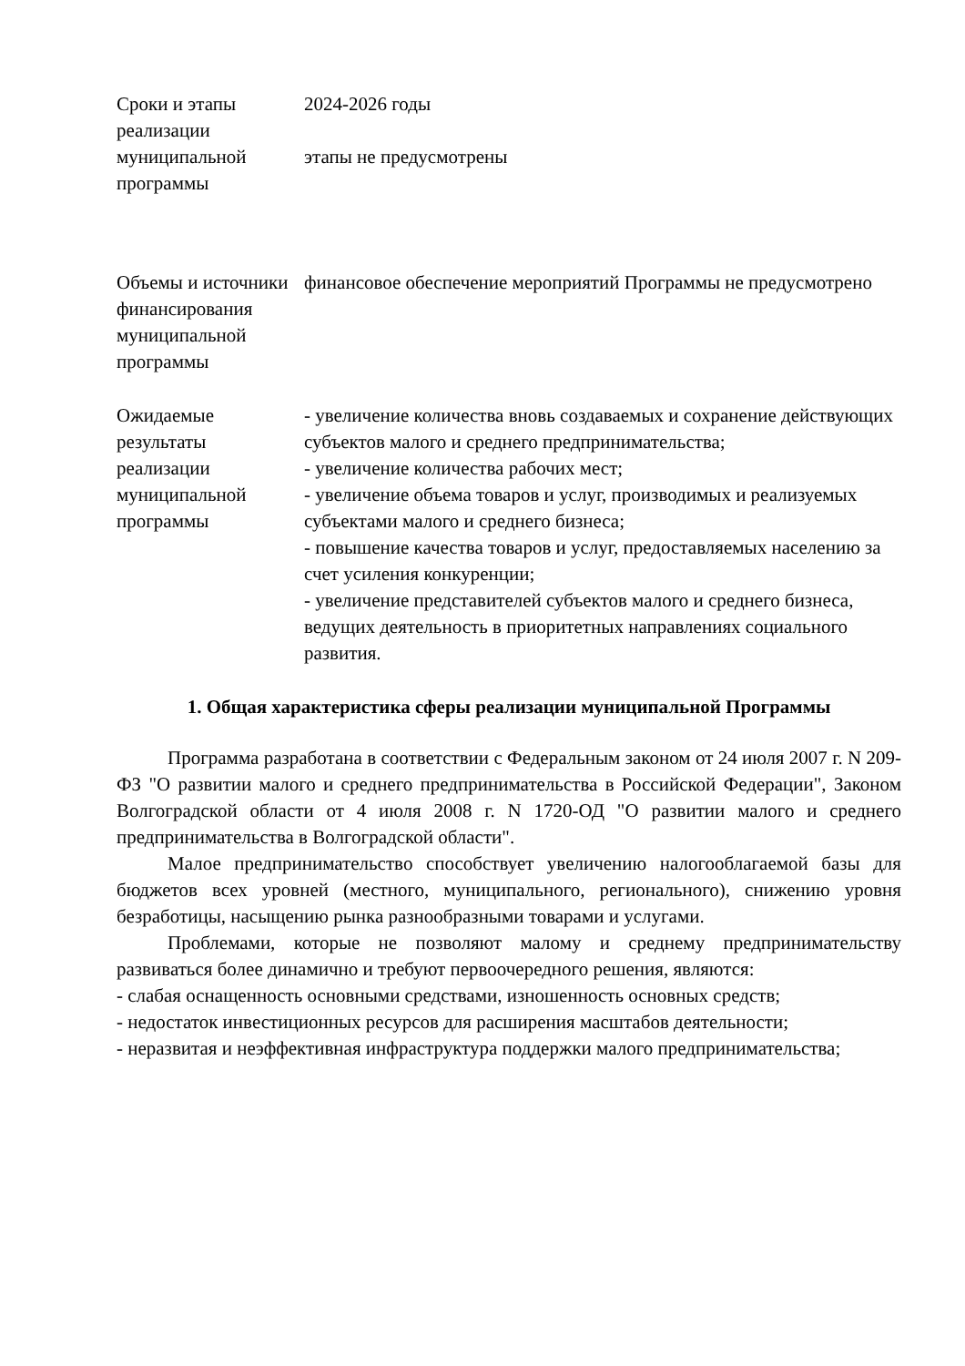| Сроки и этапы реализации муниципальной программы | 2024-2026 годы этапы не предусмотрены |
| Объемы и источники финансирования муниципальной программы | финансовое обеспечение мероприятий Программы не предусмотрено |
| Ожидаемые результаты реализации муниципальной программы | - увеличение количества вновь создаваемых и сохранение действующих субъектов малого и среднего предпринимательства; - увеличение количества рабочих мест; - увеличение объема товаров и услуг, производимых и реализуемых субъектами малого и среднего бизнеса; - повышение качества товаров и услуг, предоставляемых населению за счет усиления конкуренции; - увеличение представителей субъектов малого и среднего бизнеса, ведущих деятельность в приоритетных направлениях социального развития. |
1. Общая характеристика сферы реализации муниципальной Программы
Программа разработана в соответствии с Федеральным законом от 24 июля 2007 г. N 209-ФЗ "О развитии малого и среднего предпринимательства в Российской Федерации", Законом Волгоградской области от 4 июля 2008 г. N 1720-ОД "О развитии малого и среднего предпринимательства в Волгоградской области".
Малое предпринимательство способствует увеличению налогооблагаемой базы для бюджетов всех уровней (местного, муниципального, регионального), снижению уровня безработицы, насыщению рынка разнообразными товарами и услугами.
Проблемами, которые не позволяют малому и среднему предпринимательству развиваться более динамично и требуют первоочередного решения, являются:
- слабая оснащенность основными средствами, изношенность основных средств;
- недостаток инвестиционных ресурсов для расширения масштабов деятельности;
- неразвитая и неэффективная инфраструктура поддержки малого предпринимательства;